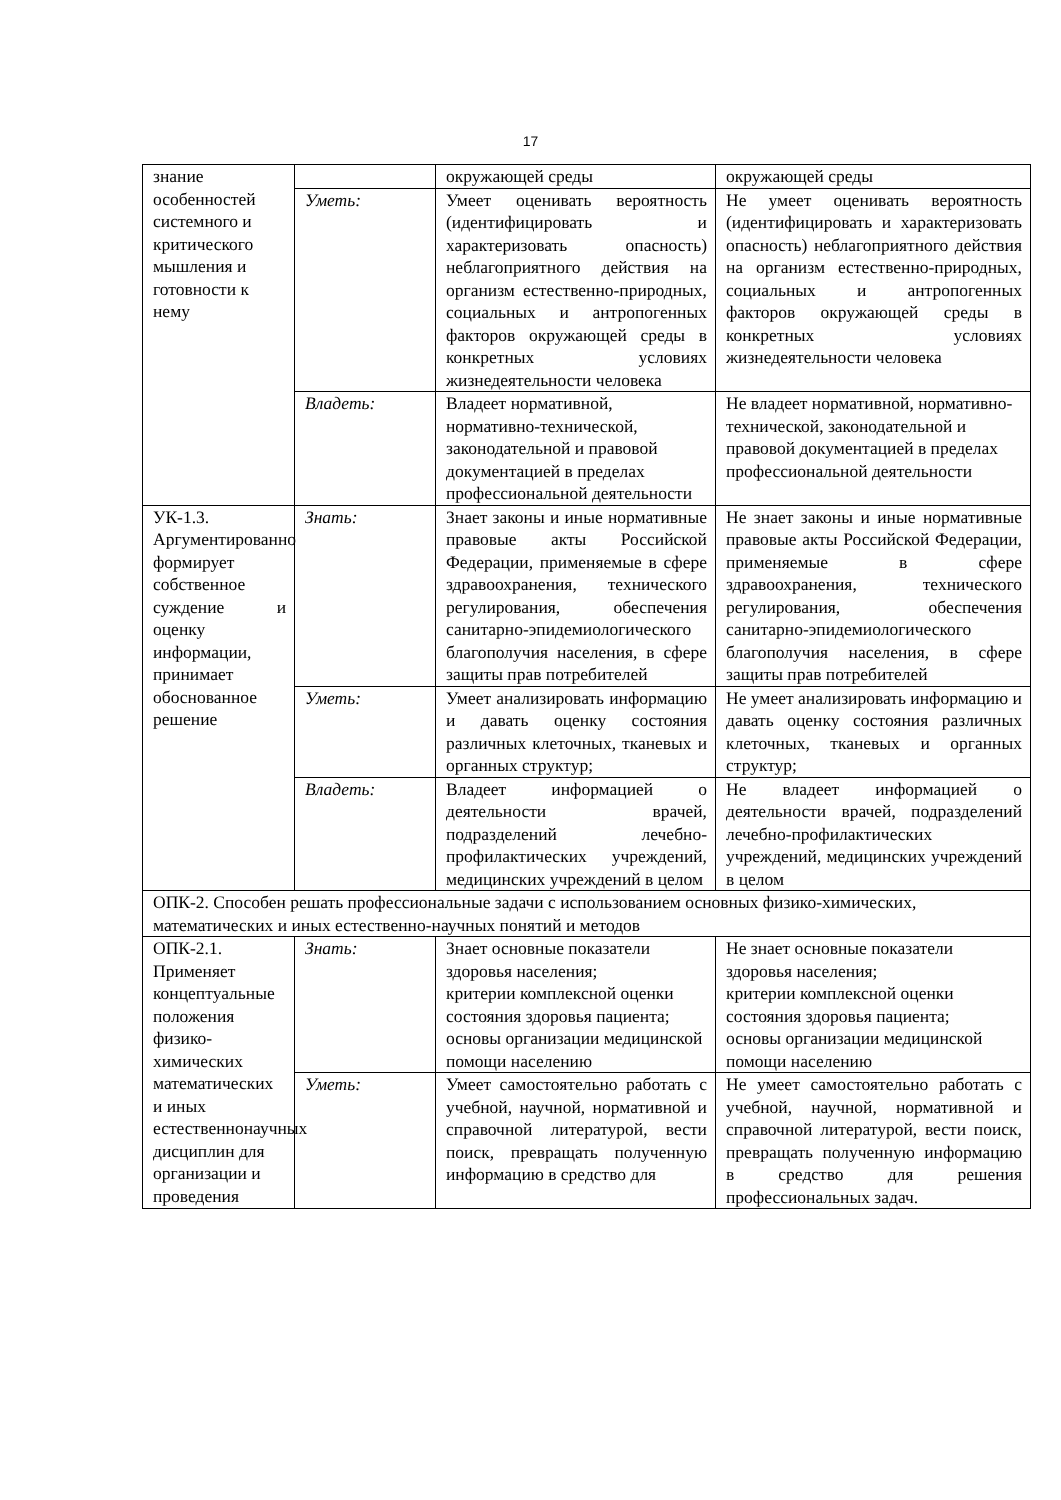17
| знание особенностей системного и критического мышления и готовности к нему | | окружающей среды | окружающей среды |
| | Уметь: | Умеет оценивать вероятность (идентифицировать и характеризовать опасность) неблагоприятного действия на организм естественно-природных, социальных и антропогенных факторов окружающей среды в конкретных условиях жизнедеятельности человека | Не умеет оценивать вероятность (идентифицировать и характеризовать опасность) неблагоприятного действия на организм естественно-природных, социальных и антропогенных факторов окружающей среды в конкретных условиях жизнедеятельности человека |
| | Владеть: | Владеет нормативной, нормативно-технической, законодательной и правовой документацией в пределах профессиональной деятельности | Не владеет нормативной, нормативно-технической, законодательной и правовой документацией в пределах профессиональной деятельности |
| УК-1.3. Аргументированно формирует собственное суждение и оценку информации, принимает обоснованное решение | Знать: | Знает законы и иные нормативные правовые акты Российской Федерации, применяемые в сфере здравоохранения, технического регулирования, обеспечения санитарно-эпидемиологического благополучия населения, в сфере защиты прав потребителей | Не знает законы и иные нормативные правовые акты Российской Федерации, применяемые в сфере здравоохранения, технического регулирования, обеспечения санитарно-эпидемиологического благополучия населения, в сфере защиты прав потребителей |
| | Уметь: | Умеет анализировать информацию и давать оценку состояния различных клеточных, тканевых и органных структур; | Не умеет анализировать информацию и давать оценку состояния различных клеточных, тканевых и органных структур; |
| | Владеть: | Владеет информацией о деятельности врачей, подразделений лечебно-профилактических учреждений, медицинских учреждений в целом | Не владеет информацией о деятельности врачей, подразделений лечебно-профилактических учреждений, медицинских учреждений в целом |
| ОПК-2. Способен решать профессиональные задачи с использованием основных физико-химических, математических и иных естественно-научных понятий и методов | | | |
| ОПК-2.1. Применяет концептуальные положения физико-химических математических и иных естественнонаучных дисциплин для организации и проведения | Знать: | Знает основные показатели здоровья населения; критерии комплексной оценки состояния здоровья пациента; основы организации медицинской помощи населению | Не знает основные показатели здоровья населения; критерии комплексной оценки состояния здоровья пациента; основы организации медицинской помощи населению |
| | Уметь: | Умеет самостоятельно работать с учебной, научной, нормативной и справочной литературой, вести поиск, превращать полученную информацию в средство для | Не умеет самостоятельно работать с учебной, научной, нормативной и справочной литературой, вести поиск, превращать полученную информацию в средство для решения профессиональных задач. |